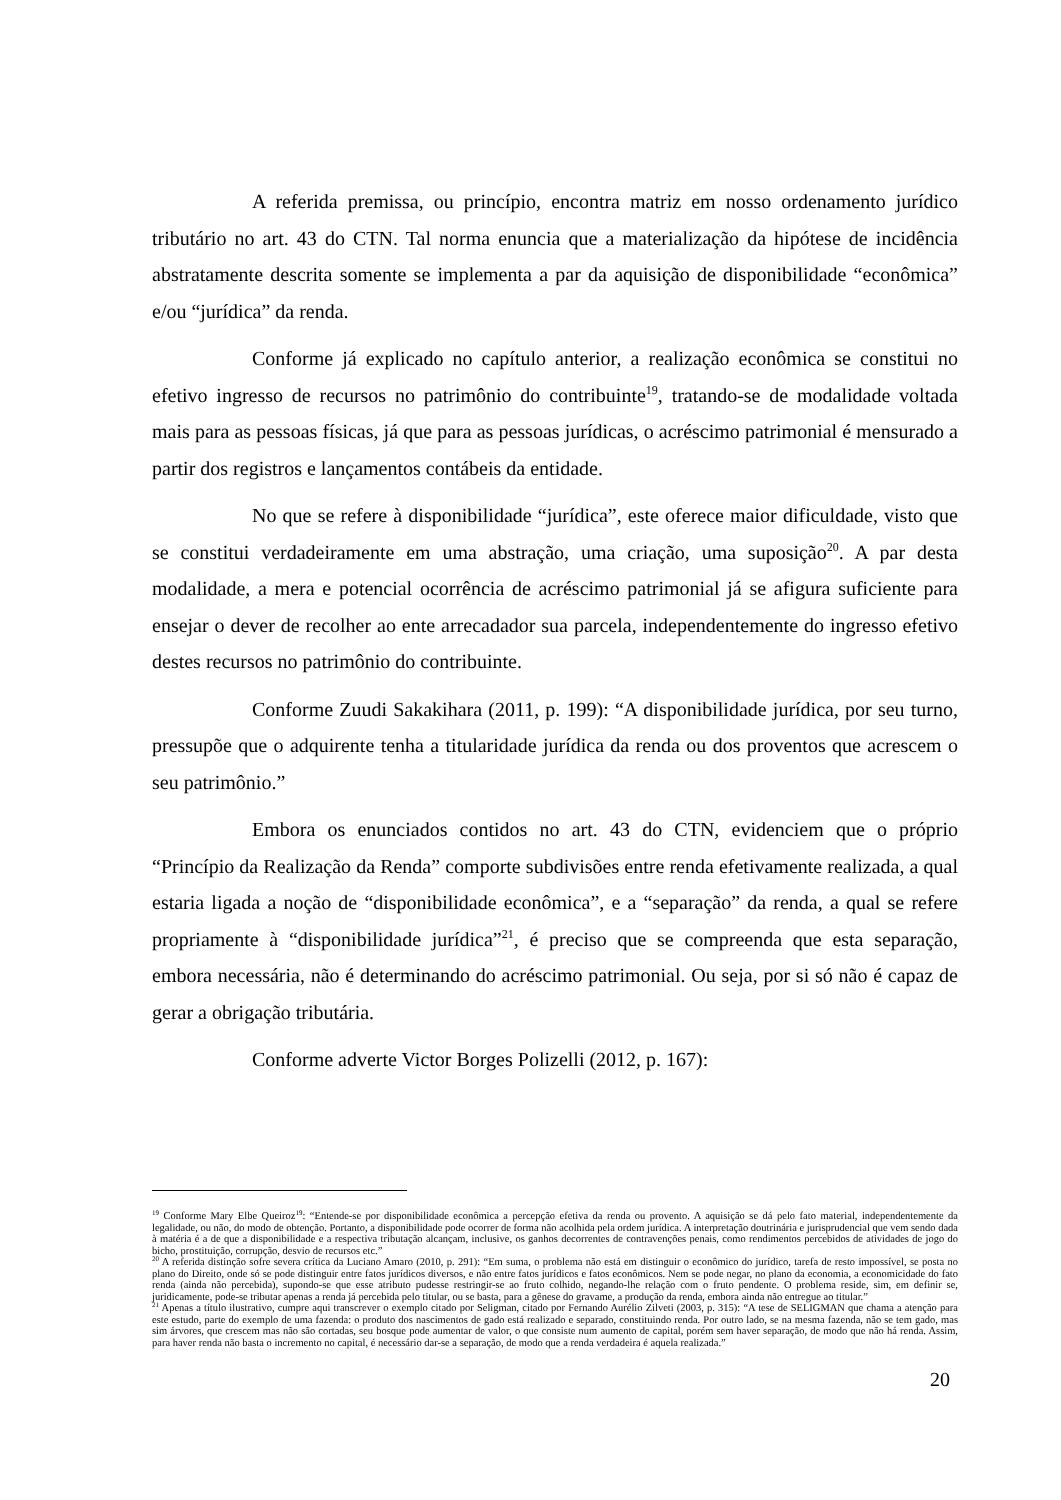A referida premissa, ou princípio, encontra matriz em nosso ordenamento jurídico tributário no art. 43 do CTN. Tal norma enuncia que a materialização da hipótese de incidência abstratamente descrita somente se implementa a par da aquisição de disponibilidade “econômica” e/ou “jurídica” da renda.
Conforme já explicado no capítulo anterior, a realização econômica se constitui no efetivo ingresso de recursos no patrimônio do contribuinte<sup>19</sup>, tratando-se de modalidade voltada mais para as pessoas físicas, já que para as pessoas jurídicas, o acréscimo patrimonial é mensurado a partir dos registros e lançamentos contábeis da entidade.
No que se refere à disponibilidade “jurídica”, este oferece maior dificuldade, visto que se constitui verdadeiramente em uma abstração, uma criação, uma suposição<sup>20</sup>. A par desta modalidade, a mera e potencial ocorrência de acréscimo patrimonial já se afigura suficiente para ensejar o dever de recolher ao ente arrecadador sua parcela, independentemente do ingresso efetivo destes recursos no patrimônio do contribuinte.
Conforme Zuudi Sakakihara (2011, p. 199): “A disponibilidade jurídica, por seu turno, pressupõe que o adquirente tenha a titularidade jurídica da renda ou dos proventos que acrescem o seu patrimônio.”
Embora os enunciados contidos no art. 43 do CTN, evidenciem que o próprio “Princípio da Realização da Renda” comporte subdivisões entre renda efetivamente realizada, a qual estaria ligada a noção de “disponibilidade econômica”, e a “separação” da renda, a qual se refere propriamente à “disponibilidade jurídica”<sup>21</sup>, é preciso que se compreenda que esta separação, embora necessária, não é determinando do acréscimo patrimonial. Ou seja, por si só não é capaz de gerar a obrigação tributária.
Conforme adverte Victor Borges Polizelli (2012, p. 167):
<sup>19</sup> Conforme Mary Elbe Queiroz<sup>19</sup>: “Entende-se por disponibilidade econômica a percepção efetiva da renda ou provento. A aquisição se dá pelo fato material, independentemente da legalidade, ou não, do modo de obtenção. Portanto, a disponibilidade pode ocorrer de forma não acolhida pela ordem jurídica. A interpretação doutrinária e jurisprudencial que vem sendo dada à matéria é a de que a disponibilidade e a respectiva tributação alcançam, inclusive, os ganhos decorrentes de contravenções penais, como rendimentos percebidos de atividades de jogo do bicho, prostituição, corrupção, desvio de recursos etc.”
<sup>20</sup> A referida distinção sofre severa crítica da Luciano Amaro (2010, p. 291): “Em suma, o problema não está em distinguir o econômico do jurídico, tarefa de resto impossível, se posta no plano do Direito, onde só se pode distinguir entre fatos jurídicos diversos, e não entre fatos jurídicos e fatos econômicos. Nem se pode negar, no plano da economia, a economicidade do fato renda (ainda não percebida), supondo-se que esse atributo pudesse restringir-se ao fruto colhido, negando-lhe relação com o fruto pendente. O problema reside, sim, em definir se, juridicamente, pode-se tributar apenas a renda já percebida pelo titular, ou se basta, para a gênese do gravame, a produção da renda, embora ainda não entregue ao titular.”
<sup>21</sup> Apenas a título ilustrativo, cumpre aqui transcrever o exemplo citado por Seligman, citado por Fernando Aurélio Zilveti (2003, p. 315): “A tese de SELIGMAN que chama a atenção para este estudo, parte do exemplo de uma fazenda: o produto dos nascimentos de gado está realizado e separado, constituindo renda. Por outro lado, se na mesma fazenda, não se tem gado, mas sim árvores, que crescem mas não são cortadas, seu bosque pode aumentar de valor, o que consiste num aumento de capital, porém sem haver separação, de modo que não há renda. Assim, para haver renda não basta o incremento no capital, é necessário dar-se a separação, de modo que a renda verdadeira é aquela realizada.”
20